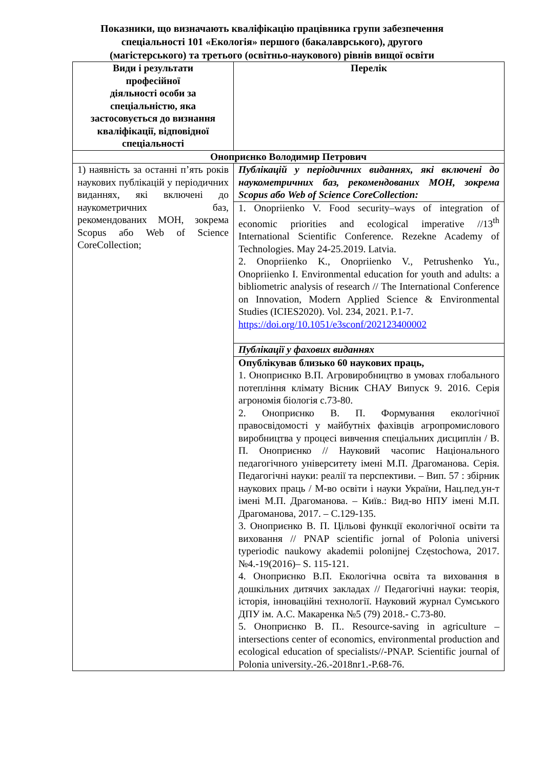Показники, що визначають кваліфікацію працівника групи забезпечення
спеціальності 101 «Екологія» першого (бакалаврського), другого
(магістерського) та третього (освітньо-наукового) рівнів вищої освіти
| Види і результати професійної діяльності особи за спеціальністю, яка застосовується до визнання кваліфікації, відповідної спеціальності | Перелік |
| --- | --- |
| Оноприєнко Володимир Петрович | |
| 1) наявність за останні п’ять років наукових публікацій у періодичних виданнях, які включені до наукометричних баз, рекомендованих МОН, зокрема Scopus або Web of Science CoreCollection; | Публікацій у періодичних виданнях, які включені до наукометричних баз, рекомендованих МОН, зокрема Scopus або Web of Science CoreCollection: |
| | 1. Onopriienko V. Food security–ways of integration of economic priorities and ecological imperative //13<sup>th</sup> International Scientific Conference. Rezekne Academy of Technologies. May 24-25.2019. Latvia. 2. Onopriienko K., Onopriienko V., Petrushenko Yu., Onopriienko I. Environmental education for youth and adults: a bibliometric analysis of research // The International Conference on Innovation, Modern Applied Science & Environmental Studies (ICIES2020). Vol. 234, 2021. P.1-7. https://doi.org/10.1051/e3sconf/202123400002 |
| | Публікації у фахових виданнях |
| | Опублікував близько 60 наукових праць, 1. Оноприєнко В.П. Агровиробництво в умовах глобального потепління клімату Вісник СНАУ Випуск 9. 2016. Серія агрономія біологія с.73-80. 2. Оноприєнко В. П. Формування екологічної правосвідомості у майбутніх фахівців агропромислового виробництва у процесі вивчення спеціальних дисциплін / В. П. Оноприєнко // Науковий часопис Національного педагогічного університету імені М.П. Драгоманова. Серія. Педагогічні науки: реалії та перспективи. – Вип. 57 : збірник наукових праць / М-во освіти і науки України, Нац.пед.ун-т імені М.П. Драгоманова. – Київ.: Вид-во НПУ імені М.П. Драгоманова, 2017. – С.129-135. 3. Оноприєнко В. П. Цільові функції екологічної освіти та виховання // PNAP scientific jornal of Polonia universi typeriodic naukowy akademii polonijnej Częstochowa, 2017. №4.-19(2016)– S. 115-121. 4. Оноприєнко В.П. Екологічна освіта та виховання в дошкільних дитячих закладах // Педагогічні науки: теорія, історія, інноваційні технології. Науковий журнал Сумського ДПУ ім. А.С. Макаренка №5 (79) 2018.- С.73-80. 5. Оноприєнко В. П.. Resource-saving in agriculture – intersections center of economics, environmental production and ecological education of specialists//-PNAP. Scientific journal of Polonia university.-26.-2018nr1.-P.68-76. |